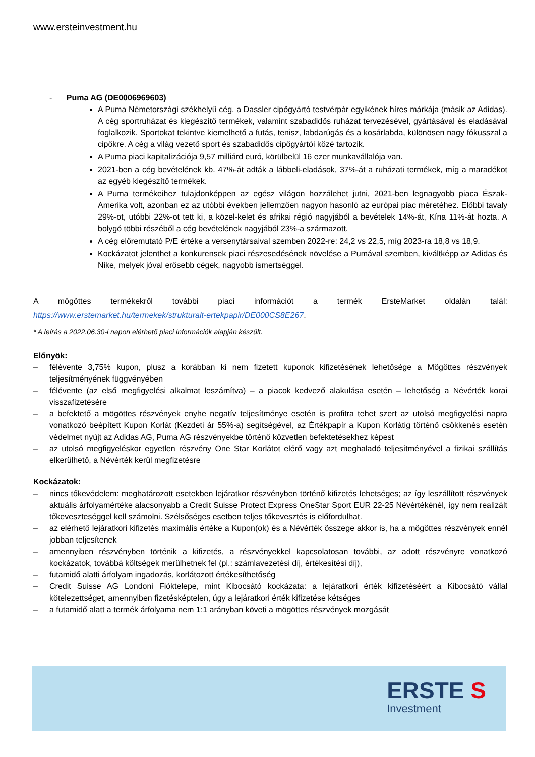www.ersteinvestment.hu
- Puma AG (DE0006969603)
A Puma Németországi székhelyű cég, a Dassler cipőgyártó testvérpár egyikének híres márkája (másik az Adidas). A cég sportruházat és kiegészítő termékek, valamint szabadidős ruházat tervezésével, gyártásával és eladásával foglalkozik. Sportokat tekintve kiemelhető a futás, tenisz, labdarúgás és a kosárlabda, különösen nagy fókusszal a cipőkre. A cég a világ vezető sport és szabadidős cipőgyártói közé tartozik.
A Puma piaci kapitalizációja 9,57 milliárd euró, körülbelül 16 ezer munkavállalója van.
2021-ben a cég bevételének kb. 47%-át adták a lábbeli-eladások, 37%-át a ruházati termékek, míg a maradékot az egyéb kiegészítő termékek.
A Puma termékeihez tulajdonképpen az egész világon hozzálehet jutni, 2021-ben legnagyobb piaca Észak-Amerika volt, azonban ez az utóbbi években jellemzően nagyon hasonló az európai piac méretéhez. Előbbi tavaly 29%-ot, utóbbi 22%-ot tett ki, a közel-kelet és afrikai régió nagyjából a bevételek 14%-át, Kína 11%-át hozta. A bolygó többi részéből a cég bevételének nagyjából 23%-a származott.
A cég előremutató P/E értéke a versenytársaival szemben 2022-re: 24,2 vs 22,5, míg 2023-ra 18,8 vs 18,9.
Kockázatot jelenthet a konkurensek piaci részesedésének növelése a Pumával szemben, kiváltképp az Adidas és Nike, melyek jóval erősebb cégek, nagyobb ismertséggel.
A mögöttes termékekről további piaci információt a termék ErsteMarket oldalán talál:
https://www.erstemarket.hu/termekek/strukturalt-ertekpapir/DE000CS8E267.
* A leírás a 2022.06.30-i napon elérhető piaci információk alapján készült.
Előnyök:
– félévente 3,75% kupon, plusz a korábban ki nem fizetett kuponok kifizetésének lehetősége a Mögöttes részvények teljesítményének függvényében
– félévente (az első megfigyelési alkalmat leszámítva) – a piacok kedvező alakulása esetén – lehetőség a Névérték korai visszafizetésére
– a befektető a mögöttes részvények enyhe negatív teljesítménye esetén is profitra tehet szert az utolsó megfigyelési napra vonatkozó beépített Kupon Korlát (Kezdeti ár 55%-a) segítségével, az Értékpapír a Kupon Korlátig történő csökkenés esetén védelmet nyújt az Adidas AG, Puma AG részvényekbe történő közvetlen befektetésekhez képest
– az utolsó megfigyeléskor egyetlen részvény One Star Korlátot elérő vagy azt meghaladó teljesítményével a fizikai szállítás elkerülhető, a Névérték kerül megfizetésre
Kockázatok:
– nincs tőkevédelem: meghatározott esetekben lejáratkor részvényben történő kifizetés lehetséges; az így leszállított részvények aktuális árfolyamértéke alacsonyabb a Credit Suisse Protect Express OneStar Sport EUR 22-25 Névértékénél, így nem realizált tőkeveszteséggel kell számolni. Szélsőséges esetben teljes tőkevesztés is előfordulhat.
– az elérhető lejáratkori kifizetés maximális értéke a Kupon(ok) és a Névérték összege akkor is, ha a mögöttes részvények ennél jobban teljesítenek
– amennyiben részvényben történik a kifizetés, a részvényekkel kapcsolatosan további, az adott részvényre vonatkozó kockázatok, továbbá költségek merülhetnek fel (pl.: számlavezetési díj, értékesítési díj),
– futamidő alatti árfolyam ingadozás, korlátozott értékesíthetőség
– Credit Suisse AG Londoni Fióktelepe, mint Kibocsátó kockázata: a lejáratkori érték kifizetéséért a Kibocsátó vállal kötelezettséget, amennyiben fizetésképtelen, úgy a lejáratkori érték kifizetése kétséges
– a futamidő alatt a termék árfolyama nem 1:1 arányban követi a mögöttes részvények mozgását
ERSTE S
Investment